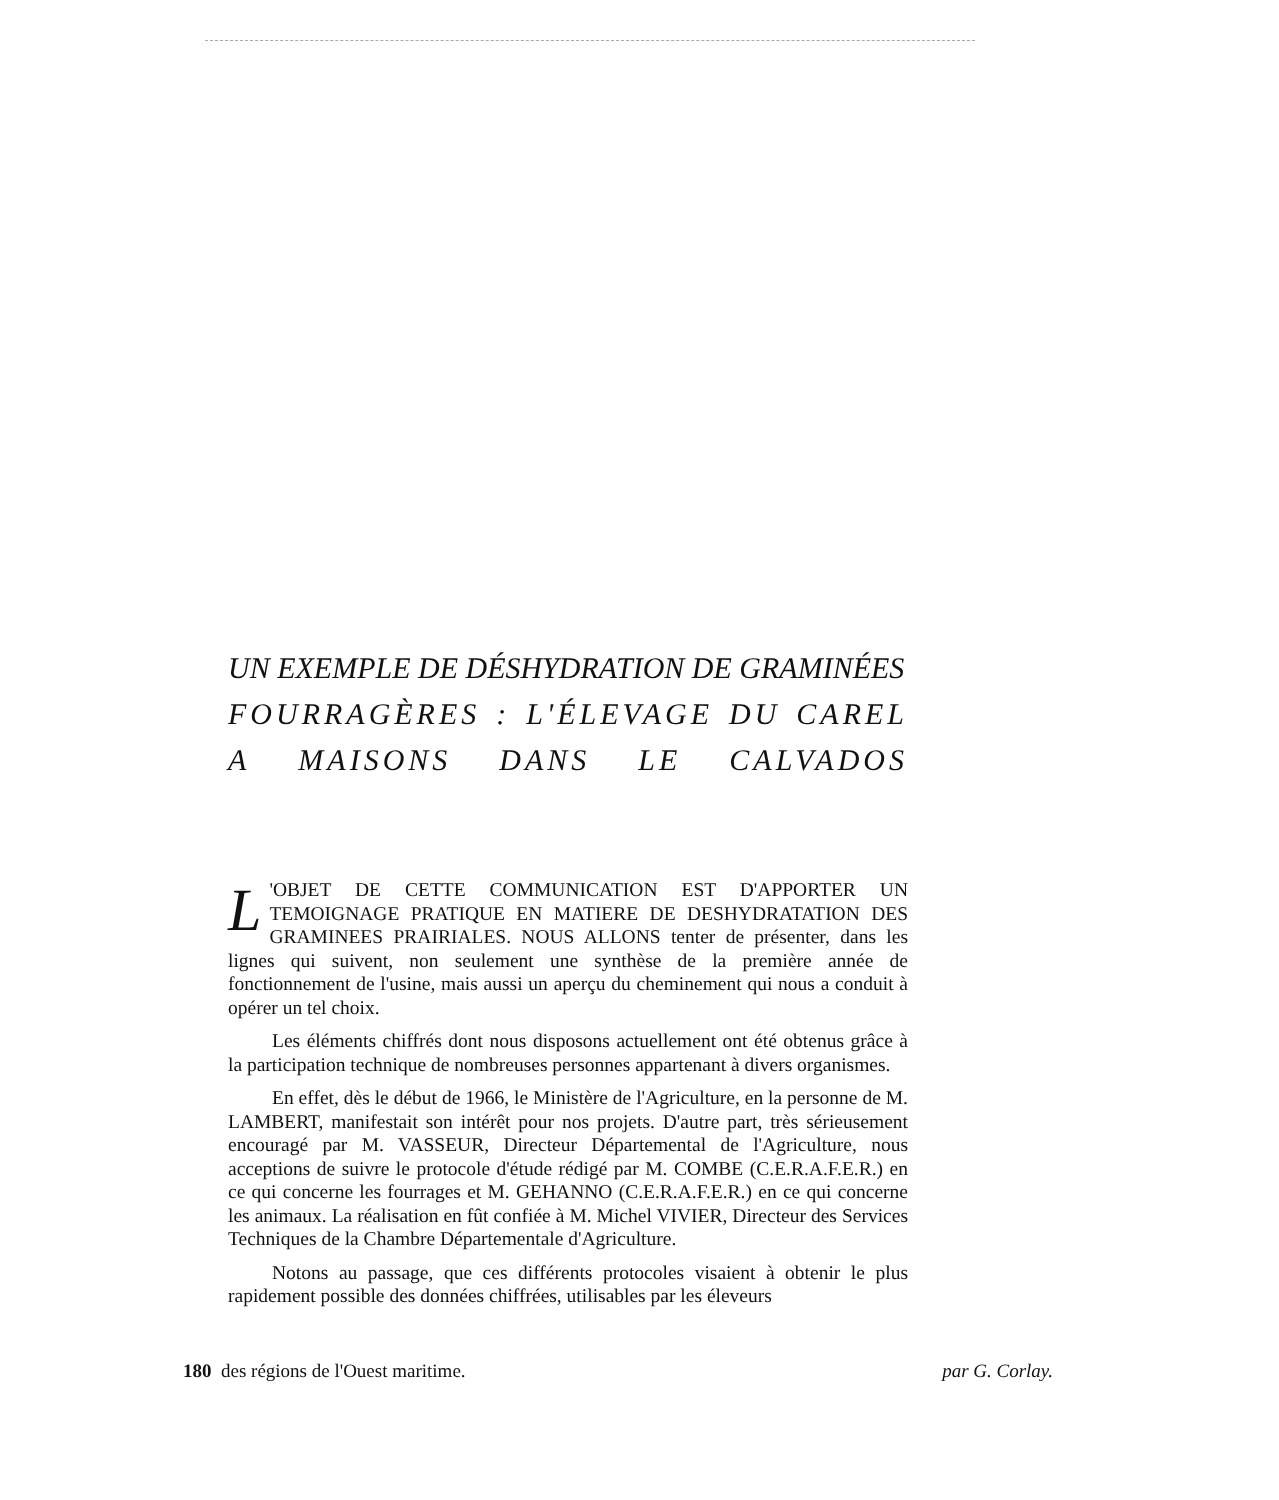UN EXEMPLE DE DÉSHYDRATION DE GRAMINÉES
FOURRAGÈRES: L'ÉLEVAGE DU CAREL
A MAISONS DANS LE CALVADOS
L 'OBJET DE CETTE COMMUNICATION EST D'APPORTER UN TEMOIGNAGE PRATIQUE EN MATIERE DE DESHYDRATATION DES GRAMINEES PRAIRIALES. NOUS ALLONS tenter de présenter, dans les lignes qui suivent, non seulement une synthèse de la première année de fonctionnement de l'usine, mais aussi un aperçu du cheminement qui nous a conduit à opérer un tel choix.
Les éléments chiffrés dont nous disposons actuellement ont été obtenus grâce à la participation technique de nombreuses personnes appartenant à divers organismes.
En effet, dès le début de 1966, le Ministère de l'Agriculture, en la personne de M. LAMBERT, manifestait son intérêt pour nos projets. D'autre part, très sérieusement encouragé par M. VASSEUR, Directeur Départemental de l'Agriculture, nous acceptions de suivre le protocole d'étude rédigé par M. COMBE (C.E.R.A.F.E.R.) en ce qui concerne les fourrages et M. GEHANNO (C.E.R.A.F.E.R.) en ce qui concerne les animaux. La réalisation en fût confiée à M. Michel VIVIER, Directeur des Services Techniques de la Chambre Départementale d'Agriculture.
Notons au passage, que ces différents protocoles visaient à obtenir le plus rapidement possible des données chiffrées, utilisables par les éleveurs
180 des régions de l'Ouest maritime. par G. Corlay.